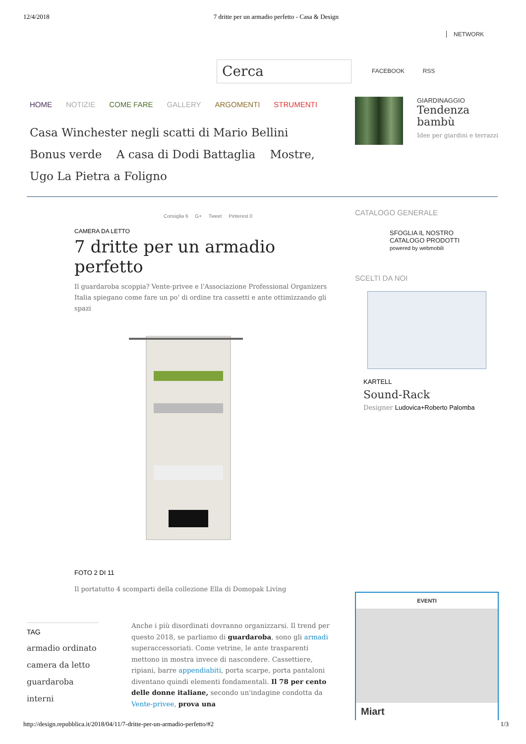12/4/2018 7 dritte per un armadio perfetto - Casa & Design
NETWORK
Cerca FACEBOOK RSS
HOME NOTIZIE COME FARE GALLERY ARGOMENTI STRUMENTI
Casa Winchester negli scatti di Mario Bellini Bonus verde A casa di Dodi Battaglia Mostre, Ugo La Pietra a Foligno
GIARDINAGGIO
Tendenza
bambù
Idee per giardini e terrazzi
Consiglia 6 G+ Tweet Pinterest 0
CAMERA DA LETTO
7 dritte per un armadio perfetto
Il guardaroba scoppia? Vente-privee e l'Associazione Professional Organizers Italia spiegano come fare un po' di ordine tra cassetti e ante ottimizzando gli spazi
FOTO 2 DI 11
Il portatutto 4 scomparti della collezione Ella di Domopak Living
TAG
armadio ordinato
camera da letto
guardaroba
interni
Anche i più disordinati dovranno organizzarsi. Il trend per questo 2018, se parliamo di guardaroba, sono gli armadi superaccessoriati. Come vetrine, le ante trasparenti mettono in mostra invece di nascondere. Cassettiere, ripiani, barre appendiabiti, porta scarpe, porta pantaloni diventano quindi elementi fondamentali. Il 78 per cento delle donne italiane, secondo un'indagine condotta da Vente-privee, prova una
CATALOGO GENERALE
SFOGLIA IL NOSTRO
CATALOGO PRODOTTI
powered by webmobili
SCELTI DA NOI
KARTELL
Sound-Rack
Designer Ludovica+Roberto Palomba
EVENTI
Miart
http://design.repubblica.it/2018/04/11/7-dritte-per-un-armadio-perfetto/#2 1/3